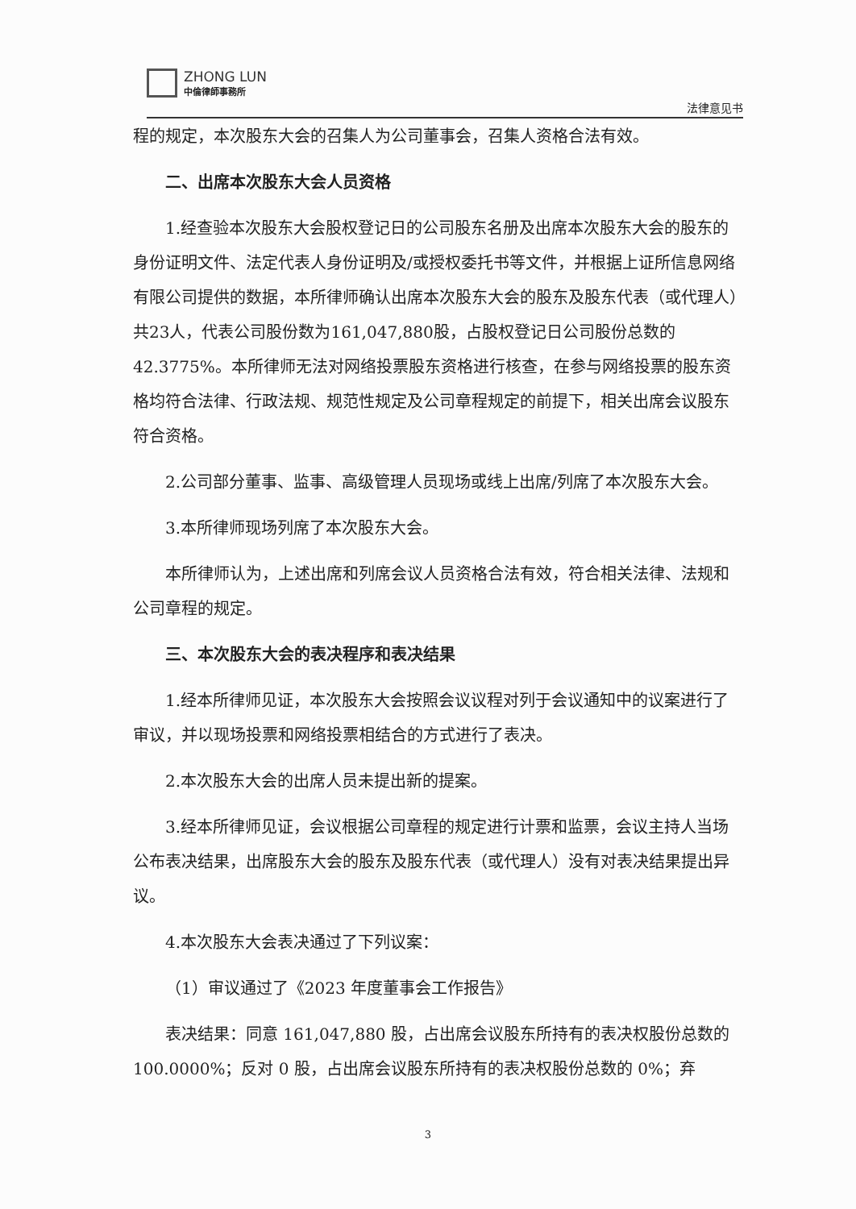ZHONG LUN
中倫律師事務所
法律意见书
程的规定，本次股东大会的召集人为公司董事会，召集人资格合法有效。
二、出席本次股东大会人员资格
1.经查验本次股东大会股权登记日的公司股东名册及出席本次股东大会的股东的身份证明文件、法定代表人身份证明及/或授权委托书等文件，并根据上证所信息网络有限公司提供的数据，本所律师确认出席本次股东大会的股东及股东代表（或代理人）共23人，代表公司股份数为161,047,880股，占股权登记日公司股份总数的42.3775%。本所律师无法对网络投票股东资格进行核查，在参与网络投票的股东资格均符合法律、行政法规、规范性规定及公司章程规定的前提下，相关出席会议股东符合资格。
2.公司部分董事、监事、高级管理人员现场或线上出席/列席了本次股东大会。
3.本所律师现场列席了本次股东大会。
本所律师认为，上述出席和列席会议人员资格合法有效，符合相关法律、法规和公司章程的规定。
三、本次股东大会的表决程序和表决结果
1.经本所律师见证，本次股东大会按照会议议程对列于会议通知中的议案进行了审议，并以现场投票和网络投票相结合的方式进行了表决。
2.本次股东大会的出席人员未提出新的提案。
3.经本所律师见证，会议根据公司章程的规定进行计票和监票，会议主持人当场公布表决结果，出席股东大会的股东及股东代表（或代理人）没有对表决结果提出异议。
4.本次股东大会表决通过了下列议案：
（1）审议通过了《2023 年度董事会工作报告》
表决结果：同意 161,047,880 股，占出席会议股东所持有的表决权股份总数的 100.0000%；反对 0 股，占出席会议股东所持有的表决权股份总数的 0%；弃
3